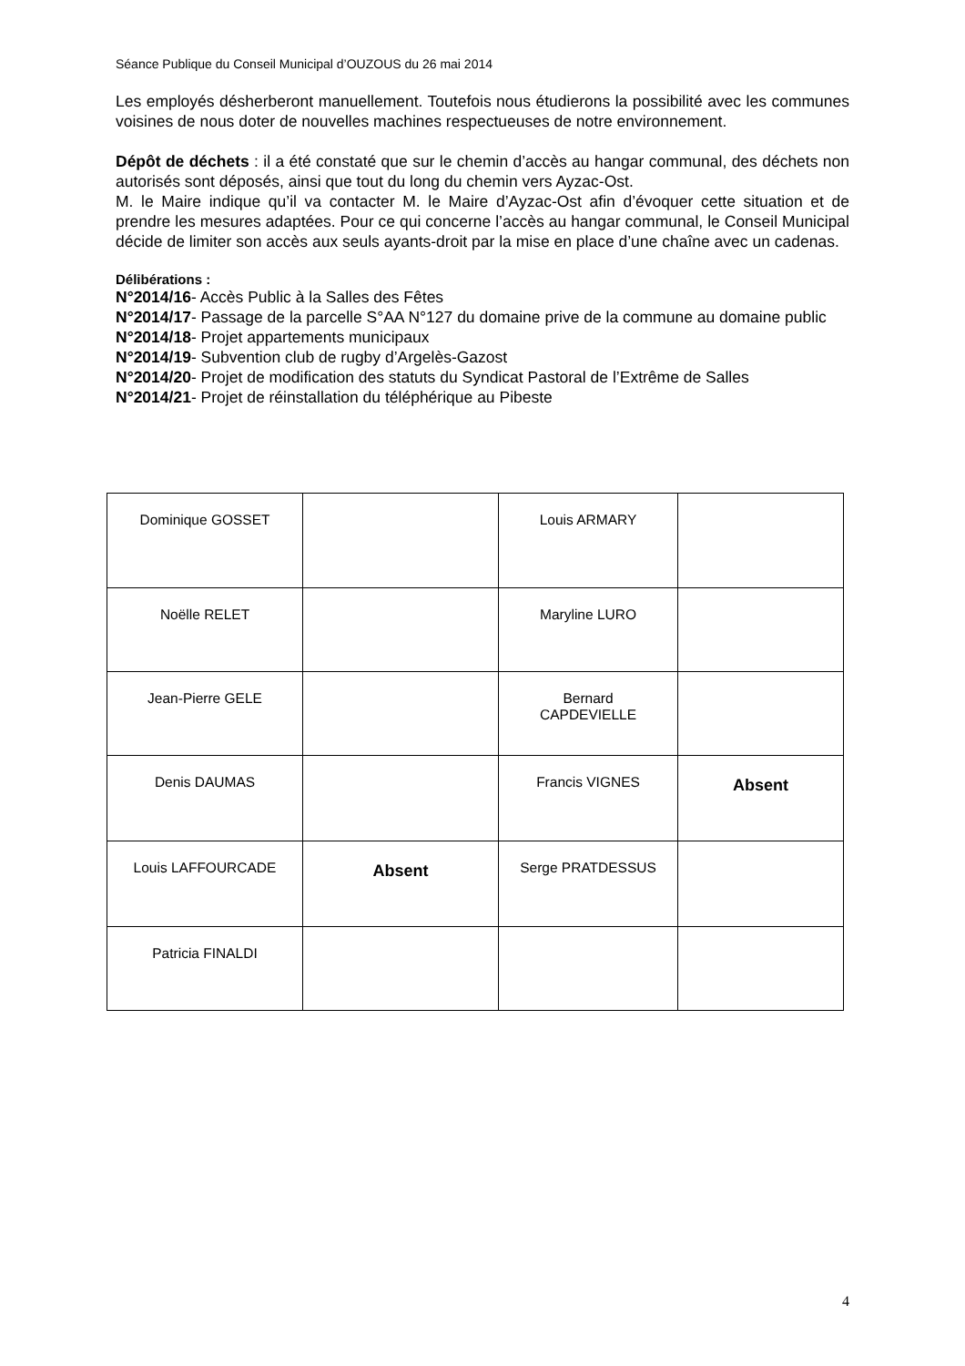Séance Publique du Conseil Municipal d’OUZOUS du 26 mai 2014
Les employés désherberont manuellement. Toutefois nous étudierons la possibilité avec les communes voisines de nous doter de nouvelles machines respectueuses de notre environnement.
Dépôt de déchets : il a été constaté que sur le chemin d’accès au hangar communal, des déchets non autorisés sont déposés, ainsi que tout du long du chemin vers Ayzac-Ost.
M. le Maire indique qu’il va contacter M. le Maire d’Ayzac-Ost afin d’évoquer cette situation et de prendre les mesures adaptées. Pour ce qui concerne l’accès au hangar communal, le Conseil Municipal décide de limiter son accès aux seuls ayants-droit par la mise en place d’une chaîne avec un cadenas.
Délibérations :
N°2014/16- Accès Public à la Salles des Fêtes
N°2014/17- Passage de la parcelle S°AA N°127 du domaine prive de la commune au domaine public
N°2014/18- Projet appartements municipaux
N°2014/19- Subvention club de rugby d’Argelès-Gazost
N°2014/20- Projet de modification des statuts du Syndicat Pastoral de l’Extrême de Salles
N°2014/21- Projet de réinstallation du téléphérique au Pibeste
| Dominique GOSSET | | Louis ARMARY | |
| Noëlle RELET | | Maryline LURO | |
| Jean-Pierre GELE | | Bernard CAPDEVIELLE | |
| Denis DAUMAS | | Francis VIGNES | Absent |
| Louis LAFFOURCADE | Absent | Serge PRATDESSUS | |
| Patricia FINALDI | | | |
4